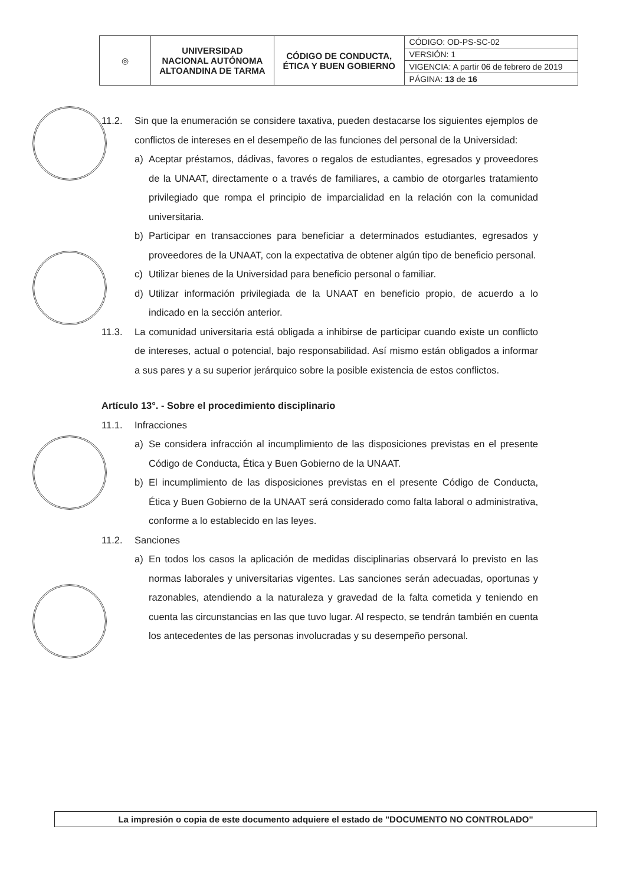| ◎ | UNIVERSIDAD NACIONAL AUTÓNOMA ALTOANDINA DE TARMA | CÓDIGO DE CONDUCTA, ÉTICA Y BUEN GOBIERNO | CÓDIGO: OD-PS-SC-02 |
| | | | VERSIÓN: 1 |
| | | | VIGENCIA: A partir 06 de febrero de 2019 |
| | | | PÁGINA: 13 de 16 |
11.2. Sin que la enumeración se considere taxativa, pueden destacarse los siguientes ejemplos de conflictos de intereses en el desempeño de las funciones del personal de la Universidad:
a) Aceptar préstamos, dádivas, favores o regalos de estudiantes, egresados y proveedores de la UNAAT, directamente o a través de familiares, a cambio de otorgarles tratamiento privilegiado que rompa el principio de imparcialidad en la relación con la comunidad universitaria.
b) Participar en transacciones para beneficiar a determinados estudiantes, egresados y proveedores de la UNAAT, con la expectativa de obtener algún tipo de beneficio personal.
c) Utilizar bienes de la Universidad para beneficio personal o familiar.
d) Utilizar información privilegiada de la UNAAT en beneficio propio, de acuerdo a lo indicado en la sección anterior.
11.3. La comunidad universitaria está obligada a inhibirse de participar cuando existe un conflicto de intereses, actual o potencial, bajo responsabilidad. Así mismo están obligados a informar a sus pares y a su superior jerárquico sobre la posible existencia de estos conflictos.
Artículo 13°. - Sobre el procedimiento disciplinario
11.1. Infracciones
a) Se considera infracción al incumplimiento de las disposiciones previstas en el presente Código de Conducta, Ética y Buen Gobierno de la UNAAT.
b) El incumplimiento de las disposiciones previstas en el presente Código de Conducta, Ética y Buen Gobierno de la UNAAT será considerado como falta laboral o administrativa, conforme a lo establecido en las leyes.
11.2. Sanciones
a) En todos los casos la aplicación de medidas disciplinarias observará lo previsto en las normas laborales y universitarias vigentes. Las sanciones serán adecuadas, oportunas y razonables, atendiendo a la naturaleza y gravedad de la falta cometida y teniendo en cuenta las circunstancias en las que tuvo lugar. Al respecto, se tendrán también en cuenta los antecedentes de las personas involucradas y su desempeño personal.
La impresión o copia de este documento adquiere el estado de "DOCUMENTO NO CONTROLADO"